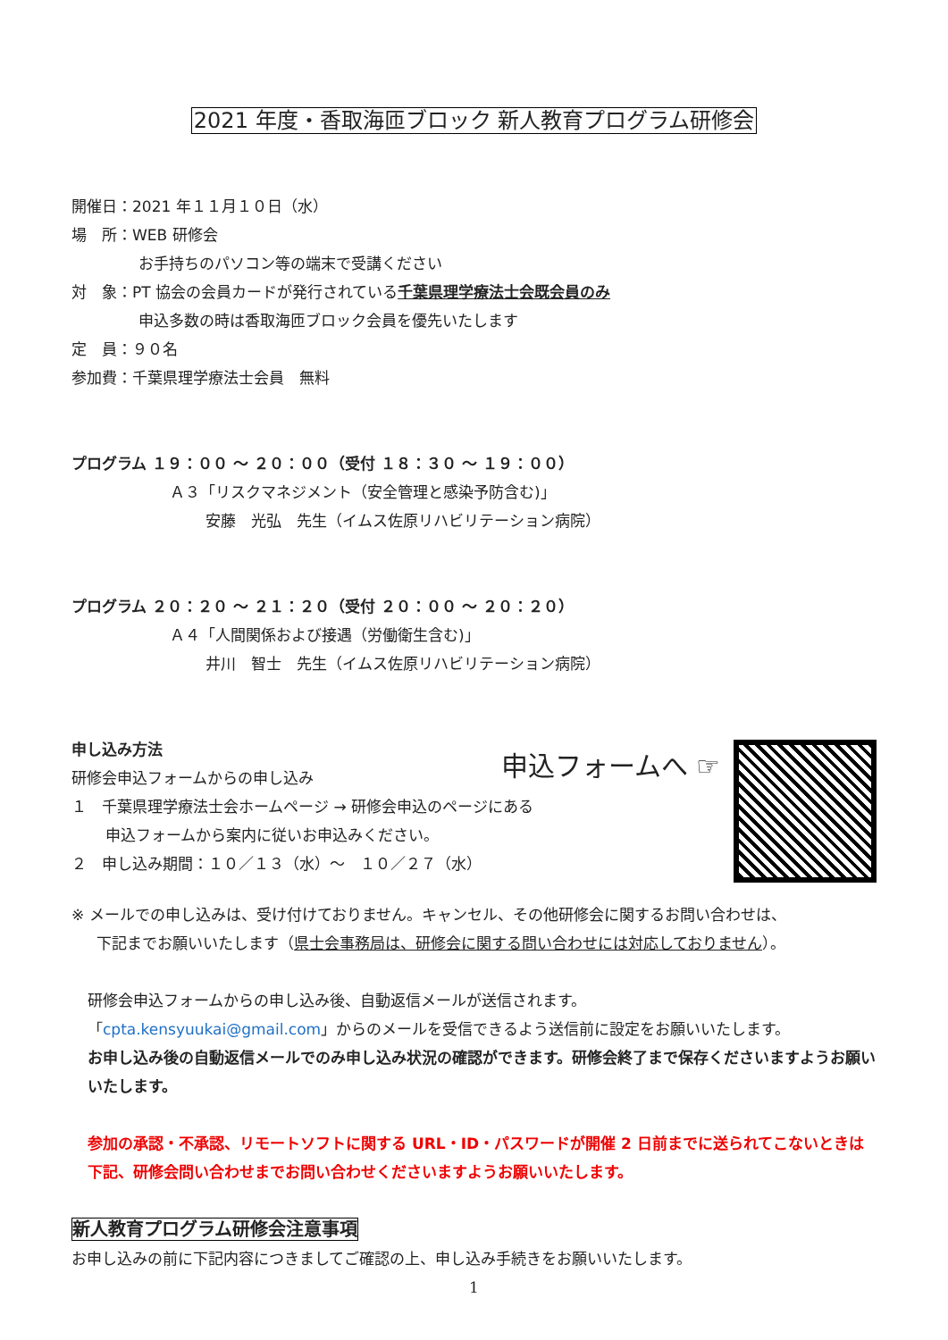2021 年度・香取海匝ブロック 新人教育プログラム研修会
開催日：2021 年１１月１０日（水）
場　所：WEB 研修会
お手持ちのパソコン等の端末で受講ください
対　象：PT 協会の会員カードが発行されている千葉県理学療法士会既会員のみ
申込多数の時は香取海匝ブロック会員を優先いたします
定　員：９０名
参加費：千葉県理学療法士会員　無料
プログラム １９：００ ～ ２０：００（受付 １８：３０ ～ １９：００）
Ａ３「リスクマネジメント（安全管理と感染予防含む)」
安藤　光弘　先生（イムス佐原リハビリテーション病院）
プログラム ２０：２０ ～ ２１：２０（受付 ２０：００ ～ ２０：２０）
Ａ４「人間関係および接遇（労働衛生含む)」
井川　智士　先生（イムス佐原リハビリテーション病院）
申込フォームへ ☞
申し込み方法
研修会申込フォームからの申し込み
１　千葉県理学療法士会ホームページ → 研修会申込のページにある
申込フォームから案内に従いお申込みください。
２　申し込み期間：１０／１３（水）～　１０／２７（水）
※ メールでの申し込みは、受け付けておりません。キャンセル、その他研修会に関するお問い合わせは、
下記までお願いいたします（県士会事務局は、研修会に関する問い合わせには対応しておりません）。
研修会申込フォームからの申し込み後、自動返信メールが送信されます。
「cpta.kensyuukai@gmail.com」からのメールを受信できるよう送信前に設定をお願いいたします。
お申し込み後の自動返信メールでのみ申し込み状況の確認ができます。研修会終了まで保存くださいますようお願いいたします。
参加の承認・不承認、リモートソフトに関する URL・ID・パスワードが開催 2 日前までに送られてこないときは下記、研修会問い合わせまでお問い合わせくださいますようお願いいたします。
新人教育プログラム研修会注意事項
お申し込みの前に下記内容につきましてご確認の上、申し込み手続きをお願いいたします。
1